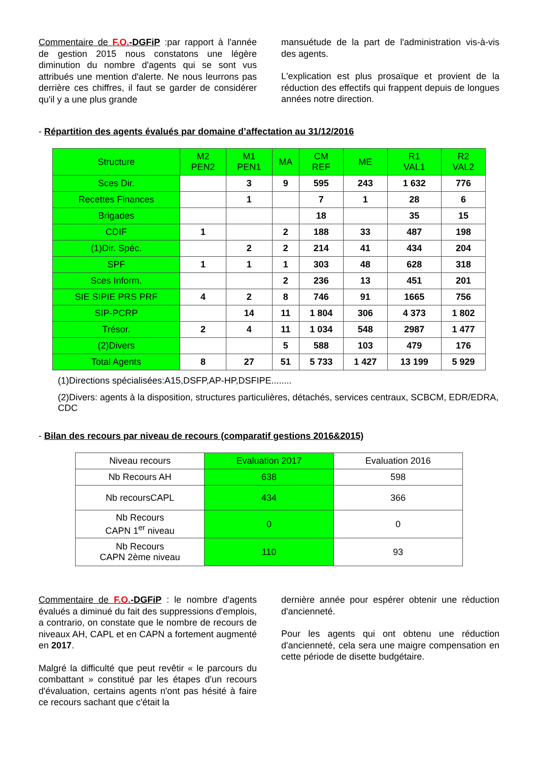Commentaire de F.O.-DGFiP :par rapport à l'année de gestion 2015 nous constatons une légère diminution du nombre d'agents qui se sont vus attribués une mention d'alerte. Ne nous leurrons pas derrière ces chiffres, il faut se garder de considérer qu'il y a une plus grande
mansuétude de la part de l'administration vis-à-vis des agents.
L'explication est plus prosaïque et provient de la réduction des effectifs qui frappent depuis de longues années notre direction.
- Répartition des agents évalués par domaine d’affectation au 31/12/2016
| Structure | M2 PEN2 | M1 PEN1 | MA | CM REF | ME | R1 VAL1 | R2 VAL2 |
| --- | --- | --- | --- | --- | --- | --- | --- |
| Sces Dir. | | 3 | 9 | 595 | 243 | 1 632 | 776 |
| Recettes Finances | | 1 | | 7 | 1 | 28 | 6 |
| Brigades | | | | 18 | | 35 | 15 |
| CDIF | 1 | | 2 | 188 | 33 | 487 | 198 |
| (1)Dir. Spéc. | | 2 | 2 | 214 | 41 | 434 | 204 |
| SPF | 1 | 1 | 1 | 303 | 48 | 628 | 318 |
| Sces Inform. | | | 2 | 236 | 13 | 451 | 201 |
| SIE SIPIE PRS PRF | 4 | 2 | 8 | 746 | 91 | 1665 | 756 |
| SIP-PCRP | | 14 | 11 | 1 804 | 306 | 4 373 | 1 802 |
| Trésor. | 2 | 4 | 11 | 1 034 | 548 | 2987 | 1 477 |
| (2)Divers | | | 5 | 588 | 103 | 479 | 176 |
| Total Agents | 8 | 27 | 51 | 5 733 | 1 427 | 13 199 | 5 929 |
(1)Directions spécialisées:A15,DSFP,AP-HP,DSFIPE........
(2)Divers: agents à la disposition, structures particulières, détachés, services centraux, SCBCM, EDR/EDRA, CDC
- Bilan des recours par niveau de recours (comparatif gestions 2016&2015)
| Niveau recours | Evaluation 2017 | Evaluation 2016 |
| Nb Recours AH | 638 | 598 |
| Nb recoursCAPL | 434 | 366 |
| Nb Recours CAPN 1<sup>er</sup> niveau | 0 | 0 |
| Nb Recours CAPN 2ème niveau | 110 | 93 |
Commentaire de F.O.-DGFiP : le nombre d'agents évalués a diminué du fait des suppressions d'emplois, a contrario, on constate que le nombre de recours de niveaux AH, CAPL et en CAPN a fortement augmenté en 2017.
Malgré la difficulté que peut revêtir « le parcours du combattant » constitué par les étapes d'un recours d'évaluation, certains agents n'ont pas hésité à faire ce recours sachant que c'était la
dernière année pour espérer obtenir une réduction d'ancienneté.
Pour les agents qui ont obtenu une réduction d'ancienneté, cela sera une maigre compensation en cette période de disette budgétaire.